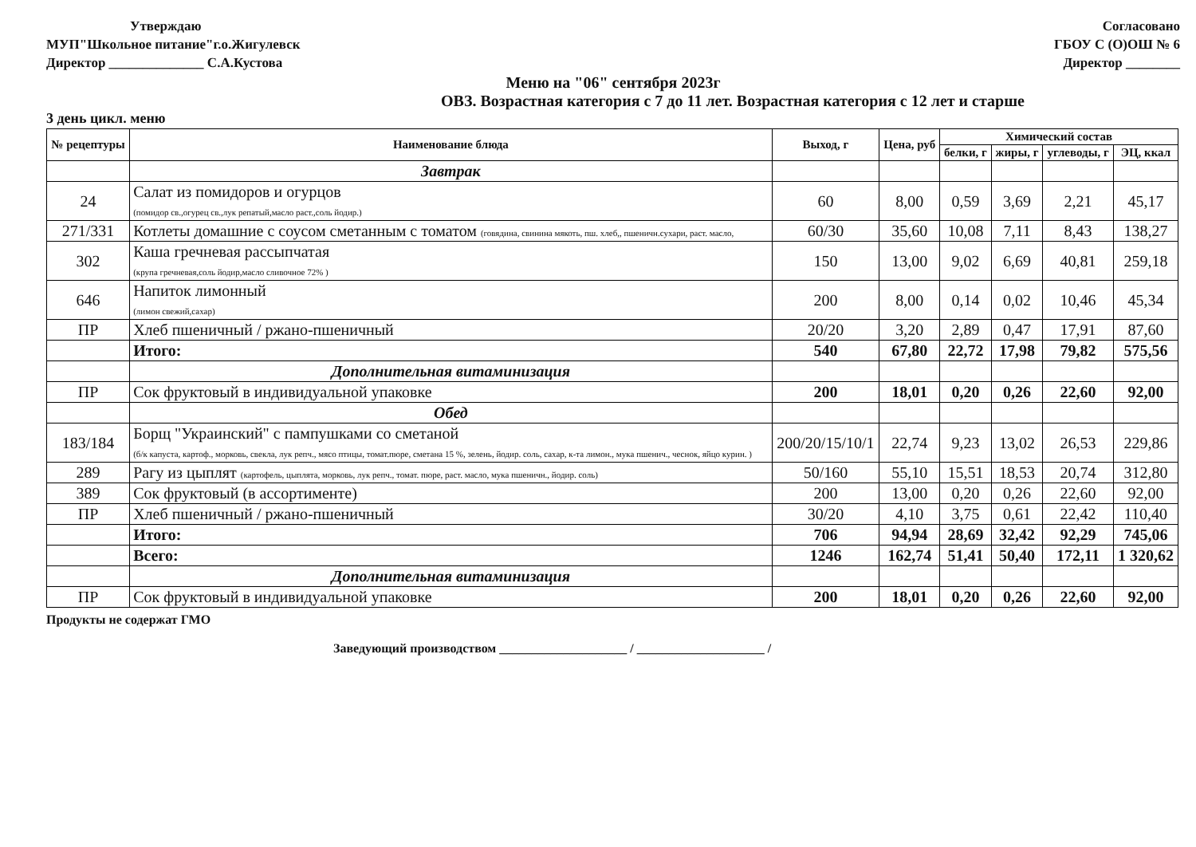Утверждаю
МУП"Школьное питание"г.о.Жигулевск
Директор ______________ С.А.Кустова
Согласовано
ГБОУ С (О)ОШ № 6
Директор ________
Меню на "06" сентября 2023г
ОВЗ. Возрастная категория с 7 до 11 лет. Возрастная категория с 12 лет и старше
3 день цикл. меню
| № рецептуры | Наименование блюда | Выход, г | Цена, руб | Химический состав | | | |
| --- | --- | --- | --- | --- | --- | --- | --- |
| | | | | белки, г | жиры, г | углеводы, г | ЭЦ, ккал |
| | Завтрак | | | | | | |
| 24 | Салат из помидоров и огурцов (помидор св.,огурец св.,лук репатый,масло раст.,соль йодир.) | 60 | 8,00 | 0,59 | 3,69 | 2,21 | 45,17 |
| 271/331 | Котлеты домашние с соусом сметанным с томатом (говядина, свинина мякоть, пш. хлеб,, пшеничн.сухари, раст. масло, | 60/30 | 35,60 | 10,08 | 7,11 | 8,43 | 138,27 |
| 302 | Каша гречневая рассыпчатая (крупа гречневая,соль йодир,масло сливочное 72% ) | 150 | 13,00 | 9,02 | 6,69 | 40,81 | 259,18 |
| 646 | Напиток лимонный (лимон свежий,сахар) | 200 | 8,00 | 0,14 | 0,02 | 10,46 | 45,34 |
| ПР | Хлеб пшеничный / ржано-пшеничный | 20/20 | 3,20 | 2,89 | 0,47 | 17,91 | 87,60 |
| | Итого: | 540 | 67,80 | 22,72 | 17,98 | 79,82 | 575,56 |
| | Дополнительная витаминизация | | | | | | |
| ПР | Сок фруктовый в индивидуальной упаковке | 200 | 18,01 | 0,20 | 0,26 | 22,60 | 92,00 |
| | Обед | | | | | | |
| 183/184 | Борщ "Украинский" с пампушками со сметаной (б/к капуста, картоф., морковь, свекла, лук репч., мясо птицы, томат.пюре, сметана 15 %, зелень, йодир. соль, сахар, к-та лимон., мука пшенич., чеснок, яйцо курин. ) | 200/20/15/10/1 | 22,74 | 9,23 | 13,02 | 26,53 | 229,86 |
| 289 | Рагу из цыплят (картофель, цыплята, морковь, лук репч., томат. пюре, раст. масло, мука пшеничн., йодир. соль) | 50/160 | 55,10 | 15,51 | 18,53 | 20,74 | 312,80 |
| 389 | Сок фруктовый (в ассортименте) | 200 | 13,00 | 0,20 | 0,26 | 22,60 | 92,00 |
| ПР | Хлеб пшеничный / ржано-пшеничный | 30/20 | 4,10 | 3,75 | 0,61 | 22,42 | 110,40 |
| | Итого: | 706 | 94,94 | 28,69 | 32,42 | 92,29 | 745,06 |
| | Всего: | 1246 | 162,74 | 51,41 | 50,40 | 172,11 | 1 320,62 |
| | Дополнительная витаминизация | | | | | | |
| ПР | Сок фруктовый в индивидуальной упаковке | 200 | 18,01 | 0,20 | 0,26 | 22,60 | 92,00 |
Продукты не содержат ГМО
Заведующий производством ____________________ / ____________________ /